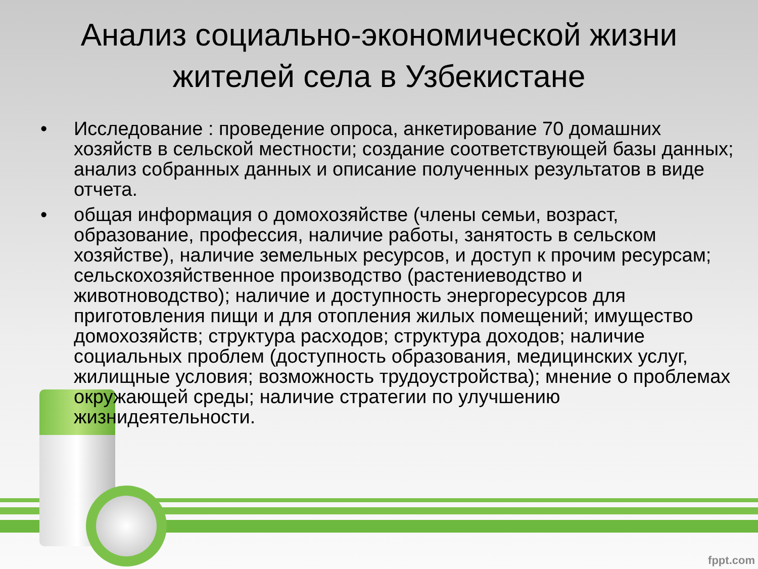Анализ социально-экономической жизни жителей села в Узбекистане
• Исследование : проведение опроса, анкетирование 70 домашних хозяйств в сельской местности; создание соответствующей базы данных; анализ собранных данных и описание полученных результатов в виде отчета.
• общая информация о домохозяйстве (члены семьи, возраст, образование, профессия, наличие работы, занятость в сельском хозяйстве), наличие земельных ресурсов, и доступ к прочим ресурсам; сельскохозяйственное производство (растениеводство и животноводство); наличие и доступность энергоресурсов для приготовления пищи и для отопления жилых помещений; имущество домохозяйств; структура расходов; структура доходов; наличие социальных проблем (доступность образования, медицинских услуг, жилищные условия; возможность трудоустройства); мнение о проблемах окружающей среды; наличие стратегии по улучшению жизнидеятельности.
fppt.com